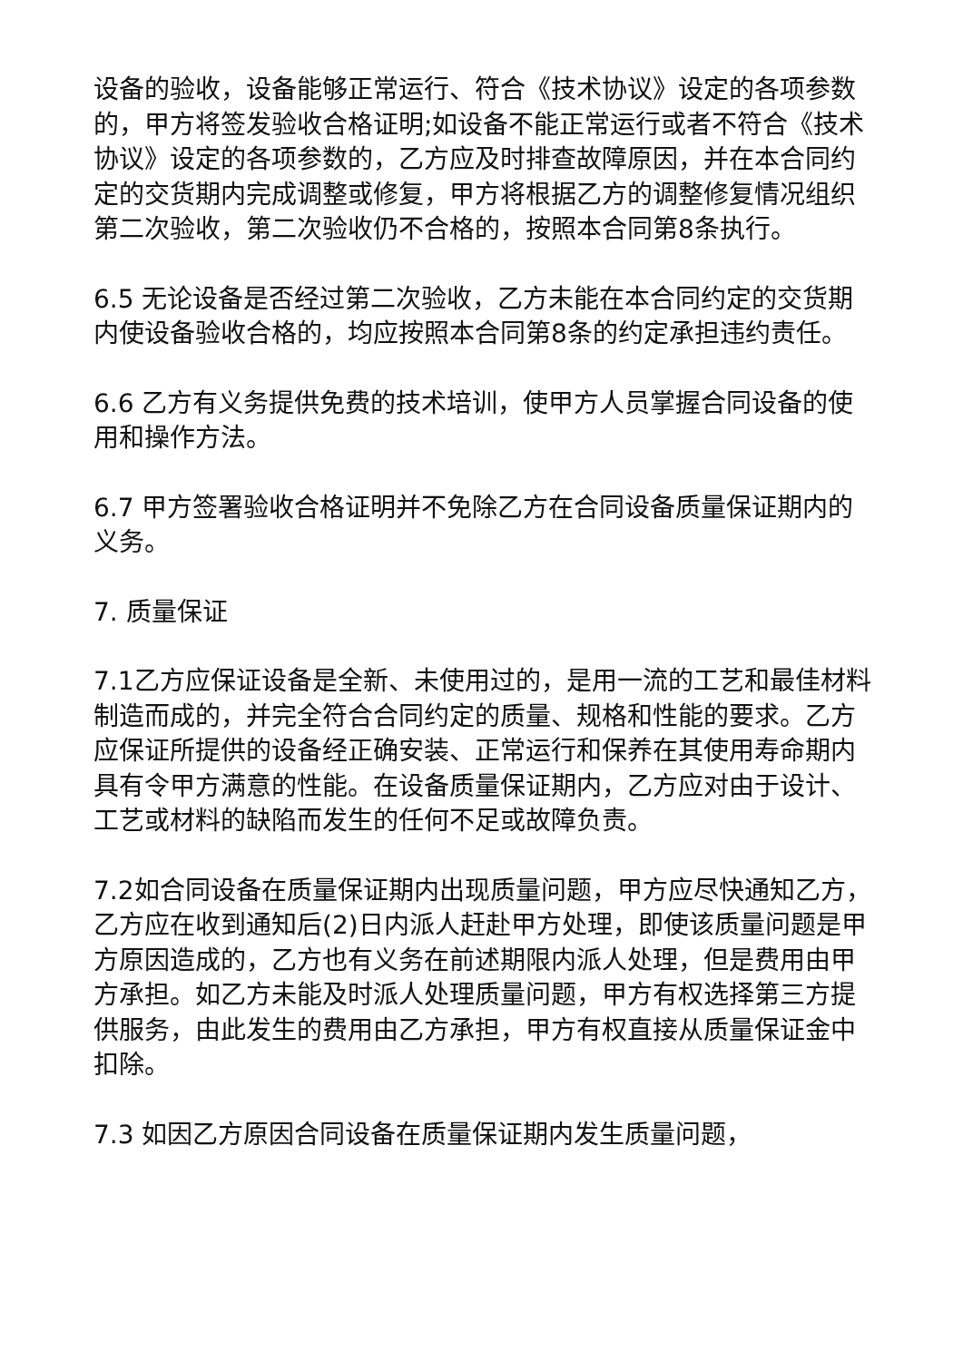设备的验收，设备能够正常运行、符合《技术协议》设定的各项参数的，甲方将签发验收合格证明;如设备不能正常运行或者不符合《技术协议》设定的各项参数的，乙方应及时排查故障原因，并在本合同约定的交货期内完成调整或修复，甲方将根据乙方的调整修复情况组织第二次验收，第二次验收仍不合格的，按照本合同第8条执行。
6.5 无论设备是否经过第二次验收，乙方未能在本合同约定的交货期内使设备验收合格的，均应按照本合同第8条的约定承担违约责任。
6.6 乙方有义务提供免费的技术培训，使甲方人员掌握合同设备的使用和操作方法。
6.7 甲方签署验收合格证明并不免除乙方在合同设备质量保证期内的义务。
7. 质量保证
7.1乙方应保证设备是全新、未使用过的，是用一流的工艺和最佳材料制造而成的，并完全符合合同约定的质量、规格和性能的要求。乙方应保证所提供的设备经正确安装、正常运行和保养在其使用寿命期内具有令甲方满意的性能。在设备质量保证期内，乙方应对由于设计、工艺或材料的缺陷而发生的任何不足或故障负责。
7.2如合同设备在质量保证期内出现质量问题，甲方应尽快通知乙方，乙方应在收到通知后(2)日内派人赶赴甲方处理，即使该质量问题是甲方原因造成的，乙方也有义务在前述期限内派人处理，但是费用由甲方承担。如乙方未能及时派人处理质量问题，甲方有权选择第三方提供服务，由此发生的费用由乙方承担，甲方有权直接从质量保证金中扣除。
7.3 如因乙方原因合同设备在质量保证期内发生质量问题，